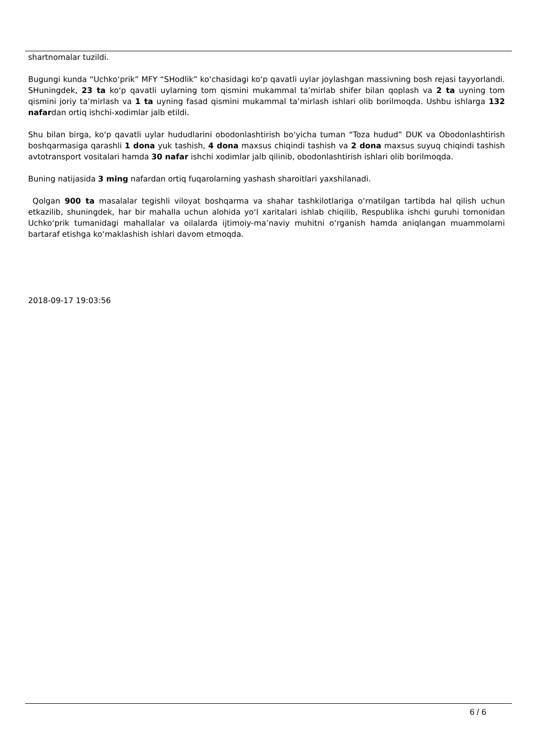shartnomalar tuzildi.
Bugungi kunda “Uchko‘prik” MFY “SHodlik” ko‘chasidagi ko‘p qavatli uylar joylashgan massivning bosh rejasi tayyorlandi. SHuningdek, 23 ta ko‘p qavatli uylarning tom qismini mukammal ta’mirlab shifer bilan qoplash va 2 ta uyning tom qismini joriy ta’mirlash va 1 ta uyning fasad qismini mukammal ta’mirlash ishlari olib borilmoqda. Ushbu ishlarga 132 nafardan ortiq ishchi-xodimlar jalb etildi.
Shu bilan birga, ko‘p qavatli uylar hududlarini obodonlashtirish bo‘yicha tuman “Toza hudud” DUK va Obodonlashtirish boshqarmasiga qarashli 1 dona yuk tashish, 4 dona maxsus chiqindi tashish va 2 dona maxsus suyuq chiqindi tashish avtotransport vositalari hamda 30 nafar ishchi xodimlar jalb qilinib, obodonlashtirish ishlari olib borilmoqda.
Buning natijasida 3 ming nafardan ortiq fuqarolarning yashash sharoitlari yaxshilanadi.
Qolgan 900 ta masalalar tegishli viloyat boshqarma va shahar tashkilotlariga o‘rnatilgan tartibda hal qilish uchun etkazilib, shuningdek, har bir mahalla uchun alohida yo‘l xaritalari ishlab chiqilib, Respublika ishchi guruhi tomonidan Uchko‘prik tumanidagi mahallalar va oilalarda ijtimoiy-ma’naviy muhitni o‘rganish hamda aniqlangan muammolarni bartaraf etishga ko‘maklashish ishlari davom etmoqda.
2018-09-17 19:03:56
6 / 6